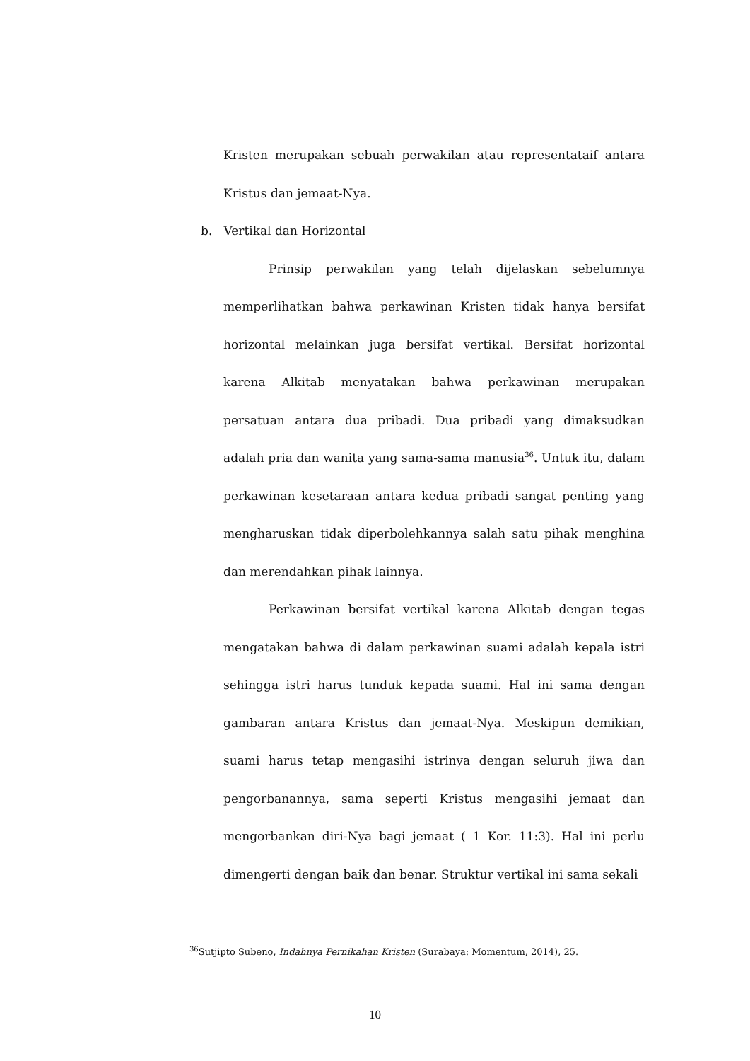Kristen merupakan sebuah perwakilan atau representataif antara Kristus dan jemaat-Nya.
b. Vertikal dan Horizontal
Prinsip perwakilan yang telah dijelaskan sebelumnya memperlihatkan bahwa perkawinan Kristen tidak hanya bersifat horizontal melainkan juga bersifat vertikal. Bersifat horizontal karena Alkitab menyatakan bahwa perkawinan merupakan persatuan antara dua pribadi. Dua pribadi yang dimaksudkan adalah pria dan wanita yang sama-sama manusia<sup>36</sup>. Untuk itu, dalam perkawinan kesetaraan antara kedua pribadi sangat penting yang mengharuskan tidak diperbolehkannya salah satu pihak menghina dan merendahkan pihak lainnya.
Perkawinan bersifat vertikal karena Alkitab dengan tegas mengatakan bahwa di dalam perkawinan suami adalah kepala istri sehingga istri harus tunduk kepada suami. Hal ini sama dengan gambaran antara Kristus dan jemaat-Nya. Meskipun demikian, suami harus tetap mengasihi istrinya dengan seluruh jiwa dan pengorbanannya, sama seperti Kristus mengasihi jemaat dan mengorbankan diri-Nya bagi jemaat ( 1 Kor. 11:3). Hal ini perlu dimengerti dengan baik dan benar. Struktur vertikal ini sama sekali
<sup>36</sup> Sutjipto Subeno, Indahnya Pernikahan Kristen (Surabaya: Momentum, 2014), 25.
10